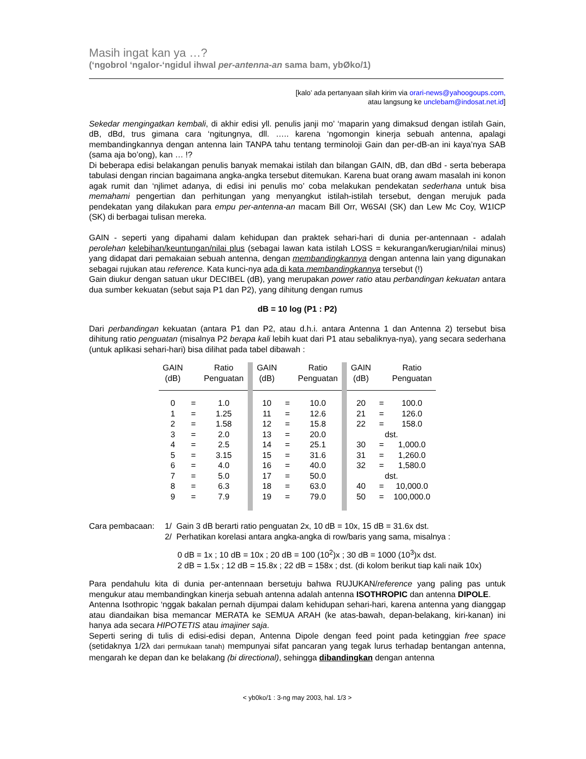Masih ingat kan ya …?
(‘ngobrol ‘ngalor-‘ngidul ihwal per-antenna-an sama bam, ybØko/1)
[kalo’ ada pertanyaan silah kirim via orari-news@yahoogoups.com,
atau langsung ke unclebam@indosat.net.id]
Sekedar mengingatkan kembali, di akhir edisi yll. penulis janji mo’ ‘maparin yang dimaksud dengan istilah Gain, dB, dBd, trus gimana cara ‘ngitungnya, dll. ….. karena ‘ngomongin kinerja sebuah antenna, apalagi membandingkannya dengan antenna lain TANPA tahu tentang terminoloji Gain dan per-dB-an ini kaya’nya SAB (sama aja bo’ong), kan … !?
Di beberapa edisi belakangan penulis banyak memakai istilah dan bilangan GAIN, dB, dan dBd - serta beberapa tabulasi dengan rincian bagaimana angka-angka tersebut ditemukan. Karena buat orang awam masalah ini konon agak rumit dan ‘njlimet adanya, di edisi ini penulis mo’ coba melakukan pendekatan sederhana untuk bisa memahami pengertian dan perhitungan yang menyangkut istilah-istilah tersebut, dengan merujuk pada pendekatan yang dilakukan para empu per-antenna-an macam Bill Orr, W6SAI (SK) dan Lew Mc Coy, W1ICP (SK) di berbagai tulisan mereka.
GAIN - seperti yang dipahami dalam kehidupan dan praktek sehari-hari di dunia per-antennaan - adalah perolehan kelebihan/keuntungan/nilai plus (sebagai lawan kata istilah LOSS = kekurangan/kerugian/nilai minus) yang didapat dari pemakaian sebuah antenna, dengan membandingkannya dengan antenna lain yang digunakan sebagai rujukan atau reference. Kata kunci-nya ada di kata membandingkannya tersebut (!)
Gain diukur dengan satuan ukur DECIBEL (dB), yang merupakan power ratio atau perbandingan kekuatan antara dua sumber kekuatan (sebut saja P1 dan P2), yang dihitung dengan rumus
dB = 10 log (P1 : P2)
Dari perbandingan kekuatan (antara P1 dan P2, atau d.h.i. antara Antenna 1 dan Antenna 2) tersebut bisa dihitung ratio penguatan (misalnya P2 berapa kali lebih kuat dari P1 atau sebaliknya-nya), yang secara sederhana (untuk aplikasi sehari-hari) bisa dilihat pada tabel dibawah :
| GAIN (dB) | | Ratio Penguatan | | GAIN (dB) | | Ratio Penguatan | | GAIN (dB) | | Ratio Penguatan |
| 0 | = | 1.0 | | 10 | = | 10.0 | | 20 | = | 100.0 |
| 1 | = | 1.25 | | 11 | = | 12.6 | | 21 | = | 126.0 |
| 2 | = | 1.58 | | 12 | = | 15.8 | | 22 | = | 158.0 |
| 3 | = | 2.0 | | 13 | = | 20.0 | | dst. | | |
| 4 | = | 2.5 | | 14 | = | 25.1 | | 30 | = | 1,000.0 |
| 5 | = | 3.15 | | 15 | = | 31.6 | | 31 | = | 1,260.0 |
| 6 | = | 4.0 | | 16 | = | 40.0 | | 32 | = | 1,580.0 |
| 7 | = | 5.0 | | 17 | = | 50.0 | | dst. | | |
| 8 | = | 6.3 | | 18 | = | 63.0 | | 40 | = | 10,000.0 |
| 9 | = | 7.9 | | 19 | = | 79.0 | | 50 | = | 100,000.0 |
Cara pembacaan: 1/ Gain 3 dB berarti ratio penguatan 2x, 10 dB = 10x, 15 dB = 31.6x dst.
2/ Perhatikan korelasi antara angka-angka di row/baris yang sama, misalnya :
0 dB = 1x ; 10 dB = 10x ; 20 dB = 100 (10<sup>2</sup>)x ; 30 dB = 1000 (10<sup>3</sup>)x dst.
2 dB = 1.5x ; 12 dB = 15.8x ; 22 dB = 158x ; dst. (di kolom berikut tiap kali naik 10x)
Para pendahulu kita di dunia per-antennaan bersetuju bahwa RUJUKAN/reference yang paling pas untuk mengukur atau membandingkan kinerja sebuah antenna adalah antenna ISOTHROPIC dan antenna DIPOLE.
Antenna Isothropic ‘nggak bakalan pernah dijumpai dalam kehidupan sehari-hari, karena antenna yang dianggap atau diandaikan bisa memancar MERATA ke SEMUA ARAH (ke atas-bawah, depan-belakang, kiri-kanan) ini hanya ada secara HIPOTETIS atau imajiner saja.
Seperti sering di tulis di edisi-edisi depan, Antenna Dipole dengan feed point pada ketinggian free space (setidaknya 1/2λ dari permukaan tanah) mempunyai sifat pancaran yang tegak lurus terhadap bentangan antenna, mengarah ke depan dan ke belakang (bi directional), sehingga dibandingkan dengan antenna
< yb0ko/1 : 3-ng may 2003, hal. 1/3 >